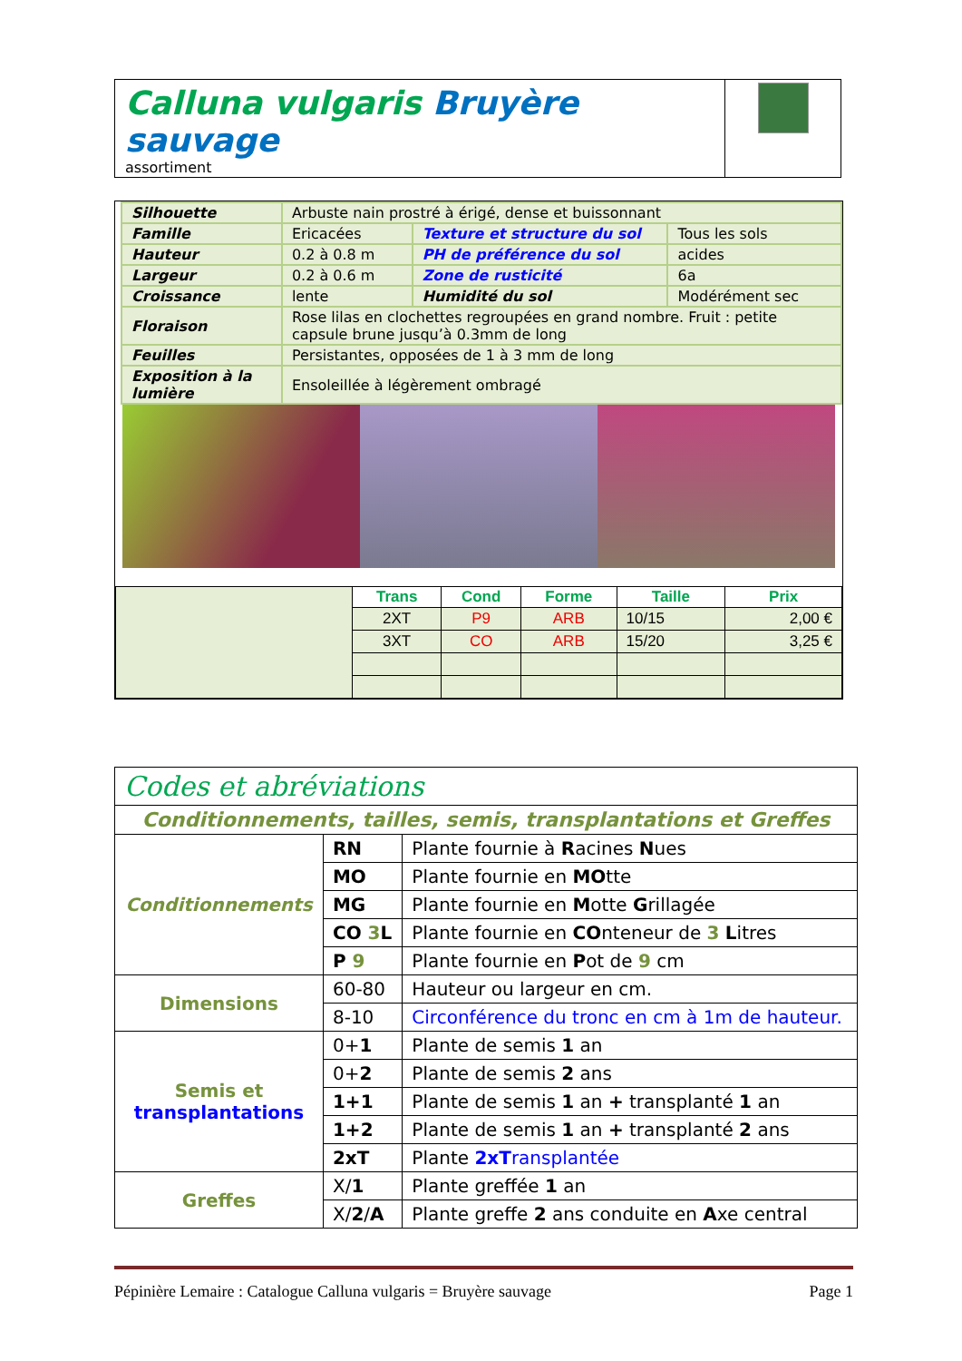| Calluna vulgaris Bruyère sauvage assortiment | |
| Silhouette | Arbuste nain prostré à érigé, dense et buissonnant | | |
| Famille | Ericacées | Texture et structure du sol | Tous les sols |
| Hauteur | 0.2 à 0.8 m | PH de préférence du sol | acides |
| Largeur | 0.2 à 0.6 m | Zone de rusticité | 6a |
| Croissance | lente | Humidité du sol | Modérément sec |
| Floraison | Rose lilas en clochettes regroupées en grand nombre. Fruit : petite capsule brune jusqu’à 0.3mm de long | | |
| Feuilles | Persistantes, opposées de 1 à 3 mm de long | | |
| Exposition à la lumière | Ensoleillée à légèrement ombragé | | |
| | Trans | Cond | Forme | Taille | Prix |
| | 2XT | P9 | ARB | 10/15 | 2,00 € |
| | 3XT | CO | ARB | 15/20 | 3,25 € |
| Codes et abréviations | | |
| Conditionnements, tailles, semis, transplantations et Greffes | | |
| Conditionnements | RN | Plante fournie à R acines N ues |
| | MO | Plante fournie en MO tte |
| | MG | Plante fournie en M otte G rillagée |
| | CO 3 L | Plante fournie en CO nteneur de 3 L itres |
| | P 9 | Plante fournie en P ot de 9 cm |
| Dimensions | 60-80 | Hauteur ou largeur en cm. |
| | 8-10 | Circonférence du tronc en cm à 1m de hauteur. |
| Semis et transplantations | 0+ 1 | Plante de semis 1 an |
| | 0+ 2 | Plante de semis 2 ans |
| | 1+1 | Plante de semis 1 an + transplanté 1 an |
| | 1+2 | Plante de semis 1 an + transplanté 2 ans |
| | 2xT | Plante 2xT ransplantée |
| Greffes | X/ 1 | Plante greffée 1 an |
| | X/ 2 / A | Plante greffe 2 ans conduite en A xe central |
Pépinière Lemaire : Catalogue Calluna vulgaris = Bruyère sauvage Page 1